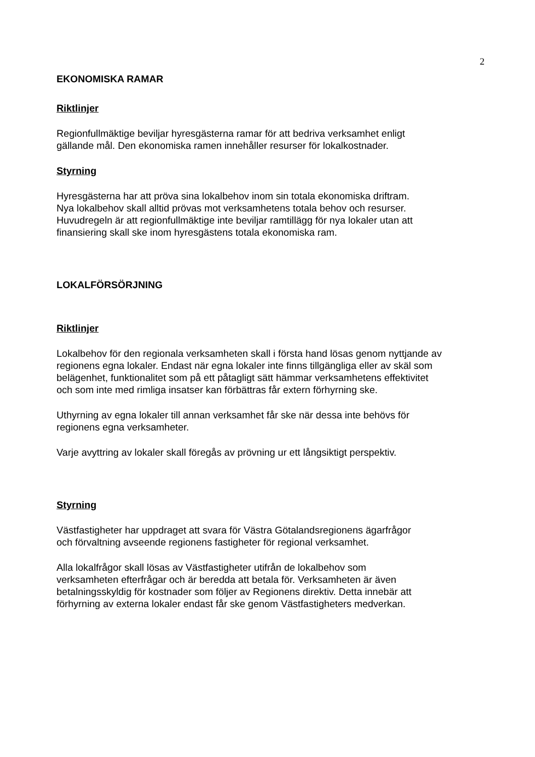2
EKONOMISKA RAMAR
Riktlinjer
Regionfullmäktige beviljar hyresgästerna ramar för att bedriva verksamhet enligt
gällande mål. Den ekonomiska ramen innehåller resurser för lokalkostnader.
Styrning
Hyresgästerna har att pröva sina lokalbehov inom sin totala ekonomiska driftram.
Nya lokalbehov skall alltid prövas mot verksamhetens totala behov och resurser.
Huvudregeln är att regionfullmäktige inte beviljar ramtillägg för nya lokaler utan att
finansiering skall ske inom hyresgästens totala ekonomiska ram.
LOKALFÖRSÖRJNING
Riktlinjer
Lokalbehov för den regionala verksamheten skall i första hand lösas genom nyttjande av
regionens egna lokaler. Endast när egna lokaler inte finns tillgängliga eller av skäl som
belägenhet, funktionalitet som på ett påtagligt sätt hämmar verksamhetens effektivitet
och som inte med rimliga insatser kan förbättras får extern förhyrning ske.
Uthyrning av egna lokaler till annan verksamhet får ske när dessa inte behövs för
regionens egna verksamheter.
Varje avyttring av lokaler skall föregås av prövning ur ett långsiktigt perspektiv.
Styrning
Västfastigheter har uppdraget att svara för Västra Götalandsregionens ägarfrågor
och förvaltning avseende regionens fastigheter för regional verksamhet.
Alla lokalfrågor skall lösas av Västfastigheter utifrån de lokalbehov som
verksamheten efterfrågar och är beredda att betala för. Verksamheten är även
betalningsskyldig för kostnader som följer av Regionens direktiv. Detta innebär att
förhyrning av externa lokaler endast får ske genom Västfastigheters medverkan.